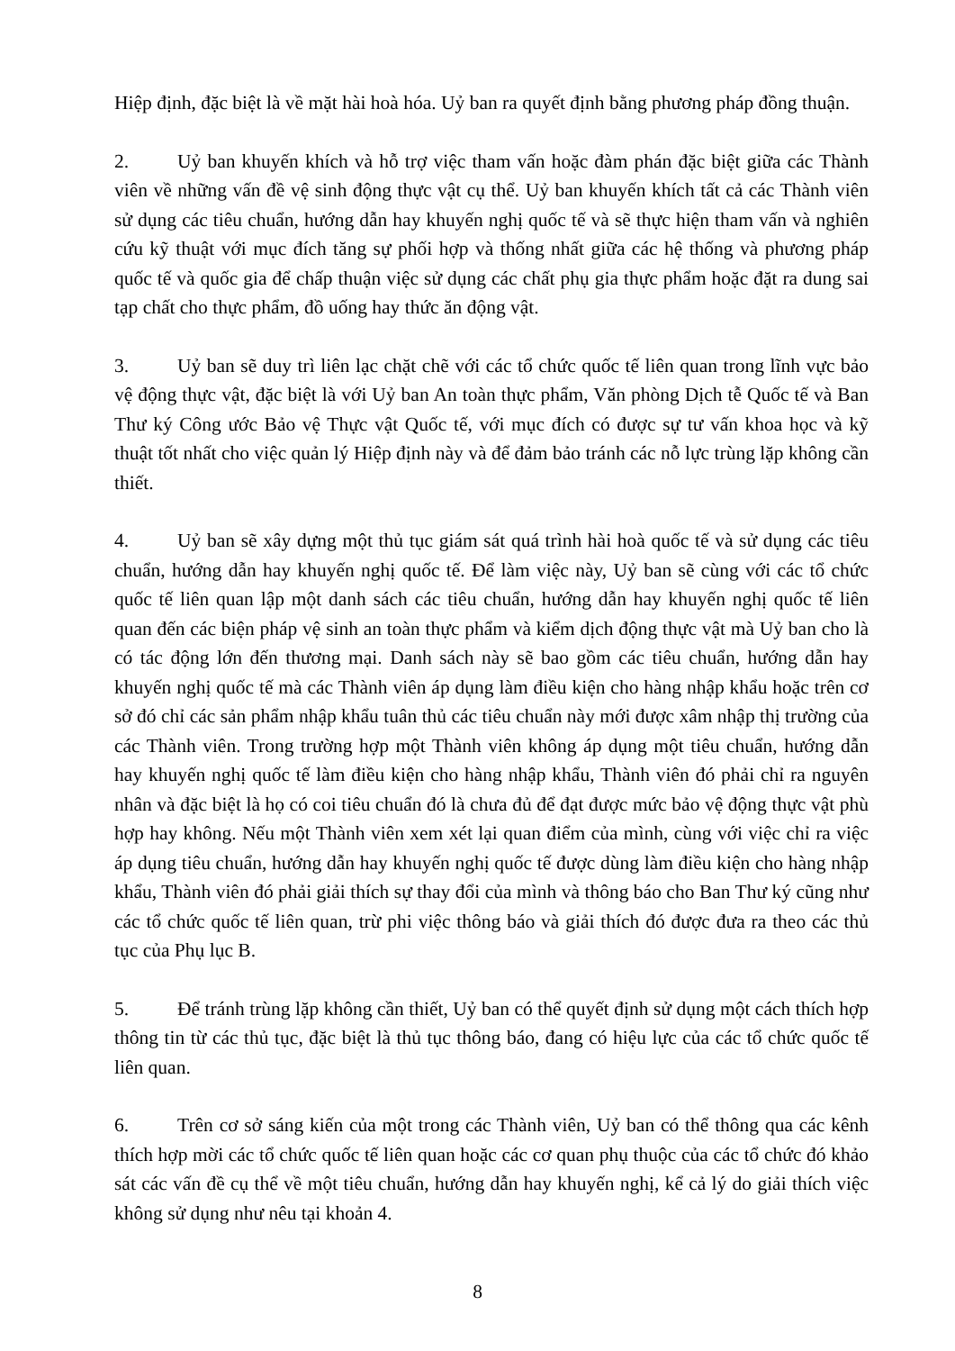Hiệp định, đặc biệt là về mặt hài hoà hóa. Uỷ ban ra quyết định bằng phương pháp đồng thuận.
2. Uỷ ban khuyến khích và hỗ trợ việc tham vấn hoặc đàm phán đặc biệt giữa các Thành viên về những vấn đề vệ sinh động thực vật cụ thể. Uỷ ban khuyến khích tất cả các Thành viên sử dụng các tiêu chuẩn, hướng dẫn hay khuyến nghị quốc tế và sẽ thực hiện tham vấn và nghiên cứu kỹ thuật với mục đích tăng sự phối hợp và thống nhất giữa các hệ thống và phương pháp quốc tế và quốc gia để chấp thuận việc sử dụng các chất phụ gia thực phẩm hoặc đặt ra dung sai tạp chất cho thực phẩm, đồ uống hay thức ăn động vật.
3. Uỷ ban sẽ duy trì liên lạc chặt chẽ với các tổ chức quốc tế liên quan trong lĩnh vực bảo vệ động thực vật, đặc biệt là với Uỷ ban An toàn thực phẩm, Văn phòng Dịch tễ Quốc tế và Ban Thư ký Công ước Bảo vệ Thực vật Quốc tế, với mục đích có được sự tư vấn khoa học và kỹ thuật tốt nhất cho việc quản lý Hiệp định này và để đảm bảo tránh các nỗ lực trùng lặp không cần thiết.
4. Uỷ ban sẽ xây dựng một thủ tục giám sát quá trình hài hoà quốc tế và sử dụng các tiêu chuẩn, hướng dẫn hay khuyến nghị quốc tế. Để làm việc này, Uỷ ban sẽ cùng với các tổ chức quốc tế liên quan lập một danh sách các tiêu chuẩn, hướng dẫn hay khuyến nghị quốc tế liên quan đến các biện pháp vệ sinh an toàn thực phẩm và kiểm dịch động thực vật mà Uỷ ban cho là có tác động lớn đến thương mại. Danh sách này sẽ bao gồm các tiêu chuẩn, hướng dẫn hay khuyến nghị quốc tế mà các Thành viên áp dụng làm điều kiện cho hàng nhập khẩu hoặc trên cơ sở đó chỉ các sản phẩm nhập khẩu tuân thủ các tiêu chuẩn này mới được xâm nhập thị trường của các Thành viên. Trong trường hợp một Thành viên không áp dụng một tiêu chuẩn, hướng dẫn hay khuyến nghị quốc tế làm điều kiện cho hàng nhập khẩu, Thành viên đó phải chỉ ra nguyên nhân và đặc biệt là họ có coi tiêu chuẩn đó là chưa đủ để đạt được mức bảo vệ động thực vật phù hợp hay không. Nếu một Thành viên xem xét lại quan điểm của mình, cùng với việc chỉ ra việc áp dụng tiêu chuẩn, hướng dẫn hay khuyến nghị quốc tế được dùng làm điều kiện cho hàng nhập khẩu, Thành viên đó phải giải thích sự thay đổi của mình và thông báo cho Ban Thư ký cũng như các tổ chức quốc tế liên quan, trừ phi việc thông báo và giải thích đó được đưa ra theo các thủ tục của Phụ lục B.
5. Để tránh trùng lặp không cần thiết, Uỷ ban có thể quyết định sử dụng một cách thích hợp thông tin từ các thủ tục, đặc biệt là thủ tục thông báo, đang có hiệu lực của các tổ chức quốc tế liên quan.
6. Trên cơ sở sáng kiến của một trong các Thành viên, Uỷ ban có thể thông qua các kênh thích hợp mời các tổ chức quốc tế liên quan hoặc các cơ quan phụ thuộc của các tổ chức đó khảo sát các vấn đề cụ thể về một tiêu chuẩn, hướng dẫn hay khuyến nghị, kể cả lý do giải thích việc không sử dụng như nêu tại khoản 4.
8